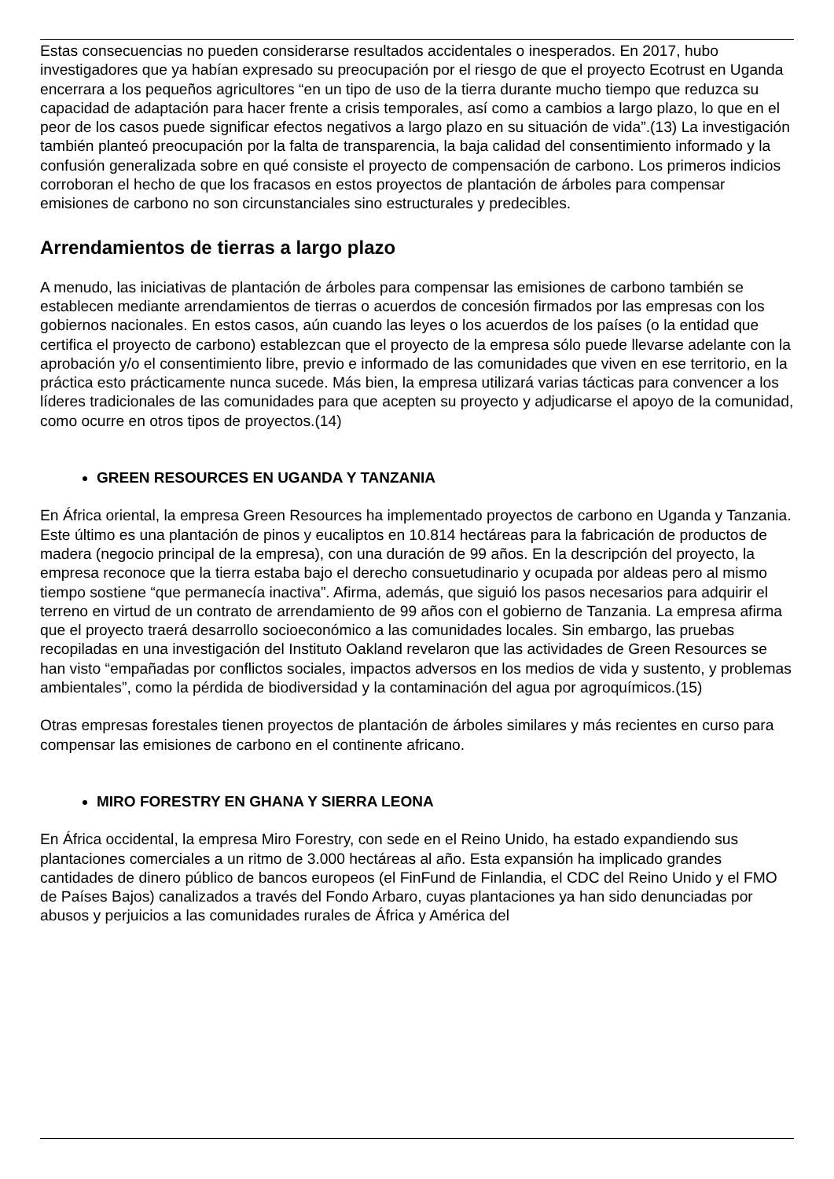Estas consecuencias no pueden considerarse resultados accidentales o inesperados. En 2017, hubo investigadores que ya habían expresado su preocupación por el riesgo de que el proyecto Ecotrust en Uganda encerrara a los pequeños agricultores “en un tipo de uso de la tierra durante mucho tiempo que reduzca su capacidad de adaptación para hacer frente a crisis temporales, así como a cambios a largo plazo, lo que en el peor de los casos puede significar efectos negativos a largo plazo en su situación de vida”.(13) La investigación también planteó preocupación por la falta de transparencia, la baja calidad del consentimiento informado y la confusión generalizada sobre en qué consiste el proyecto de compensación de carbono. Los primeros indicios corroboran el hecho de que los fracasos en estos proyectos de plantación de árboles para compensar emisiones de carbono no son circunstanciales sino estructurales y predecibles.
Arrendamientos de tierras a largo plazo
A menudo, las iniciativas de plantación de árboles para compensar las emisiones de carbono también se establecen mediante arrendamientos de tierras o acuerdos de concesión firmados por las empresas con los gobiernos nacionales. En estos casos, aún cuando las leyes o los acuerdos de los países (o la entidad que certifica el proyecto de carbono) establezcan que el proyecto de la empresa sólo puede llevarse adelante con la aprobación y/o el consentimiento libre, previo e informado de las comunidades que viven en ese territorio, en la práctica esto prácticamente nunca sucede. Más bien, la empresa utilizará varias tácticas para convencer a los líderes tradicionales de las comunidades para que acepten su proyecto y adjudicarse el apoyo de la comunidad, como ocurre en otros tipos de proyectos.(14)
GREEN RESOURCES EN UGANDA Y TANZANIA
En África oriental, la empresa Green Resources ha implementado proyectos de carbono en Uganda y Tanzania. Este último es una plantación de pinos y eucaliptos en 10.814 hectáreas para la fabricación de productos de madera (negocio principal de la empresa), con una duración de 99 años. En la descripción del proyecto, la empresa reconoce que la tierra estaba bajo el derecho consuetudinario y ocupada por aldeas pero al mismo tiempo sostiene “que permanecía inactiva”. Afirma, además, que siguió los pasos necesarios para adquirir el terreno en virtud de un contrato de arrendamiento de 99 años con el gobierno de Tanzania. La empresa afirma que el proyecto traerá desarrollo socioeconómico a las comunidades locales. Sin embargo, las pruebas recopiladas en una investigación del Instituto Oakland revelaron que las actividades de Green Resources se han visto “empañadas por conflictos sociales, impactos adversos en los medios de vida y sustento, y problemas ambientales”, como la pérdida de biodiversidad y la contaminación del agua por agroquímicos.(15)
Otras empresas forestales tienen proyectos de plantación de árboles similares y más recientes en curso para compensar las emisiones de carbono en el continente africano.
MIRO FORESTRY EN GHANA Y SIERRA LEONA
En África occidental, la empresa Miro Forestry, con sede en el Reino Unido, ha estado expandiendo sus plantaciones comerciales a un ritmo de 3.000 hectáreas al año. Esta expansión ha implicado grandes cantidades de dinero público de bancos europeos (el FinFund de Finlandia, el CDC del Reino Unido y el FMO de Países Bajos) canalizados a través del Fondo Arbaro, cuyas plantaciones ya han sido denunciadas por abusos y perjuicios a las comunidades rurales de África y América del